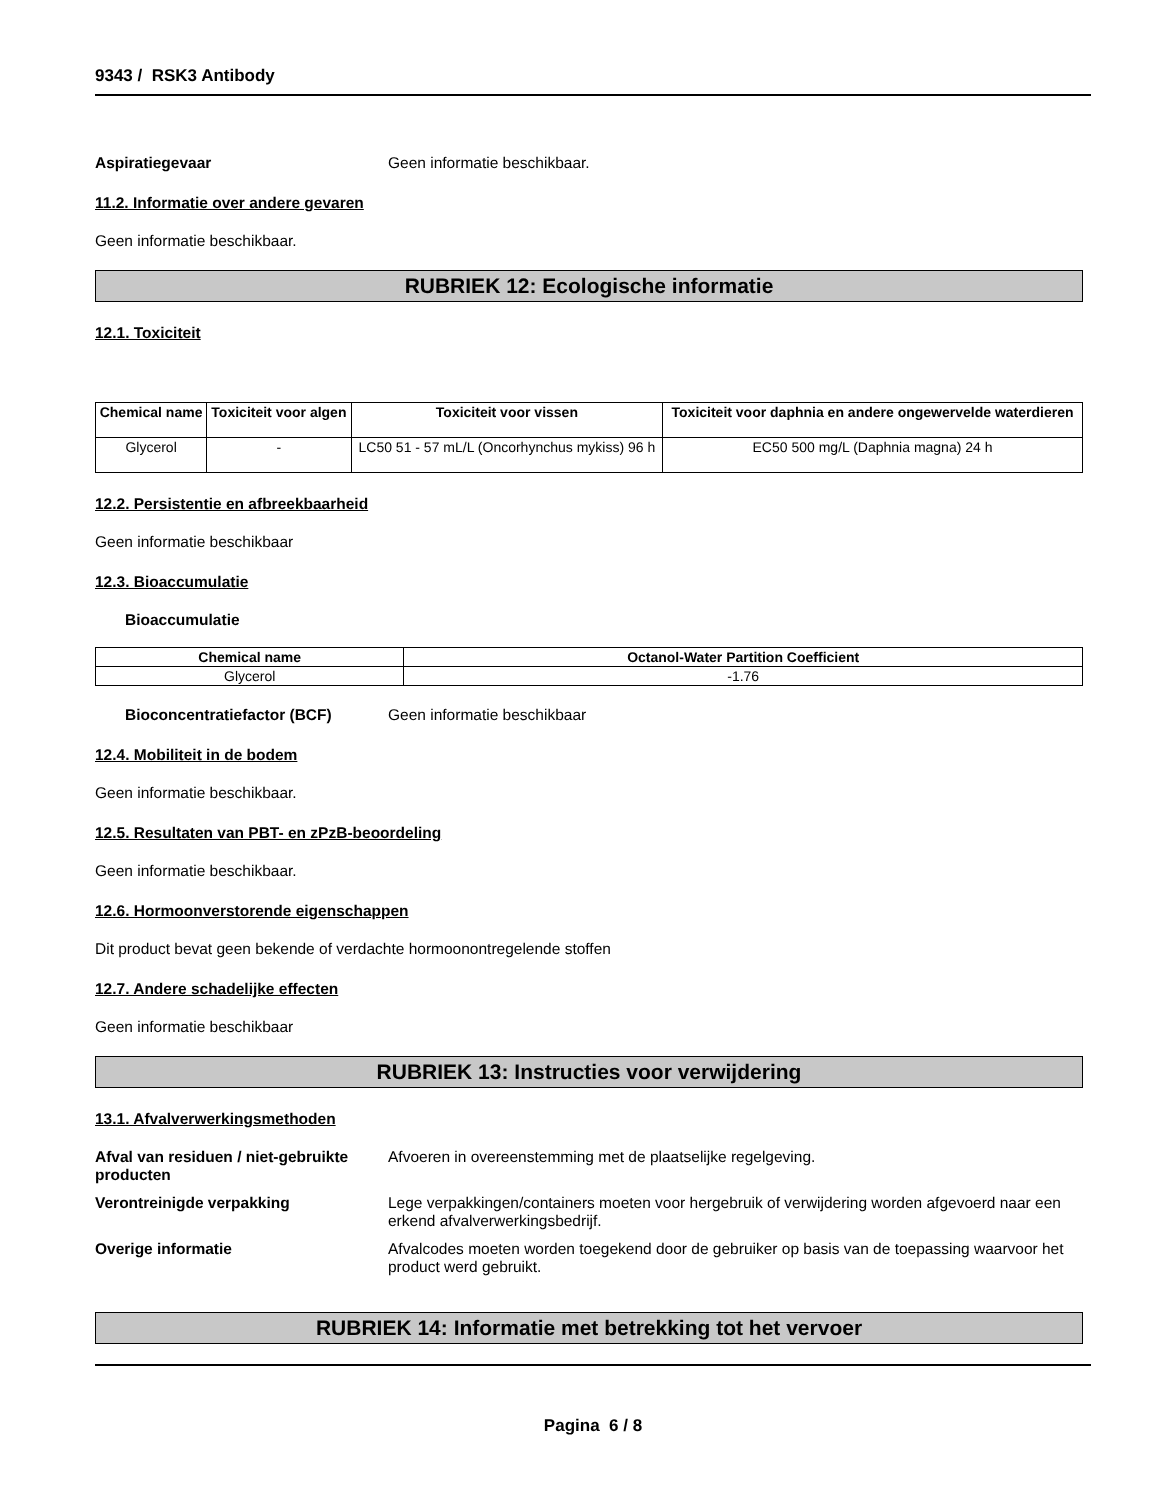9343 / RSK3 Antibody
Aspiratiegevaar Geen informatie beschikbaar.
11.2. Informatie over andere gevaren
Geen informatie beschikbaar.
RUBRIEK 12: Ecologische informatie
12.1. Toxiciteit
| Chemical name | Toxiciteit voor algen | Toxiciteit voor vissen | Toxiciteit voor daphnia en andere ongewervelde waterdieren |
| --- | --- | --- | --- |
| Glycerol | - | LC50 51 - 57 mL/L (Oncorhynchus mykiss) 96 h | EC50 500 mg/L (Daphnia magna) 24 h |
12.2. Persistentie en afbreekbaarheid
Geen informatie beschikbaar
12.3. Bioaccumulatie
Bioaccumulatie
| Chemical name | Octanol-Water Partition Coefficient |
| --- | --- |
| Glycerol | -1.76 |
Bioconcentratiefactor (BCF) Geen informatie beschikbaar
12.4. Mobiliteit in de bodem
Geen informatie beschikbaar.
12.5. Resultaten van PBT- en zPzB-beoordeling
Geen informatie beschikbaar.
12.6. Hormoonverstorende eigenschappen
Dit product bevat geen bekende of verdachte hormoonontregelende stoffen
12.7. Andere schadelijke effecten
Geen informatie beschikbaar
RUBRIEK 13: Instructies voor verwijdering
13.1. Afvalverwerkingsmethoden
Afval van residuen / niet-gebruikte producten
Afvoeren in overeenstemming met de plaatselijke regelgeving.
Verontreinigde verpakking Lege verpakkingen/containers moeten voor hergebruik of verwijdering worden afgevoerd naar een erkend afvalverwerkingsbedrijf.
Overige informatie Afvalcodes moeten worden toegekend door de gebruiker op basis van de toepassing waarvoor het product werd gebruikt.
RUBRIEK 14: Informatie met betrekking tot het vervoer
Pagina 6 / 8